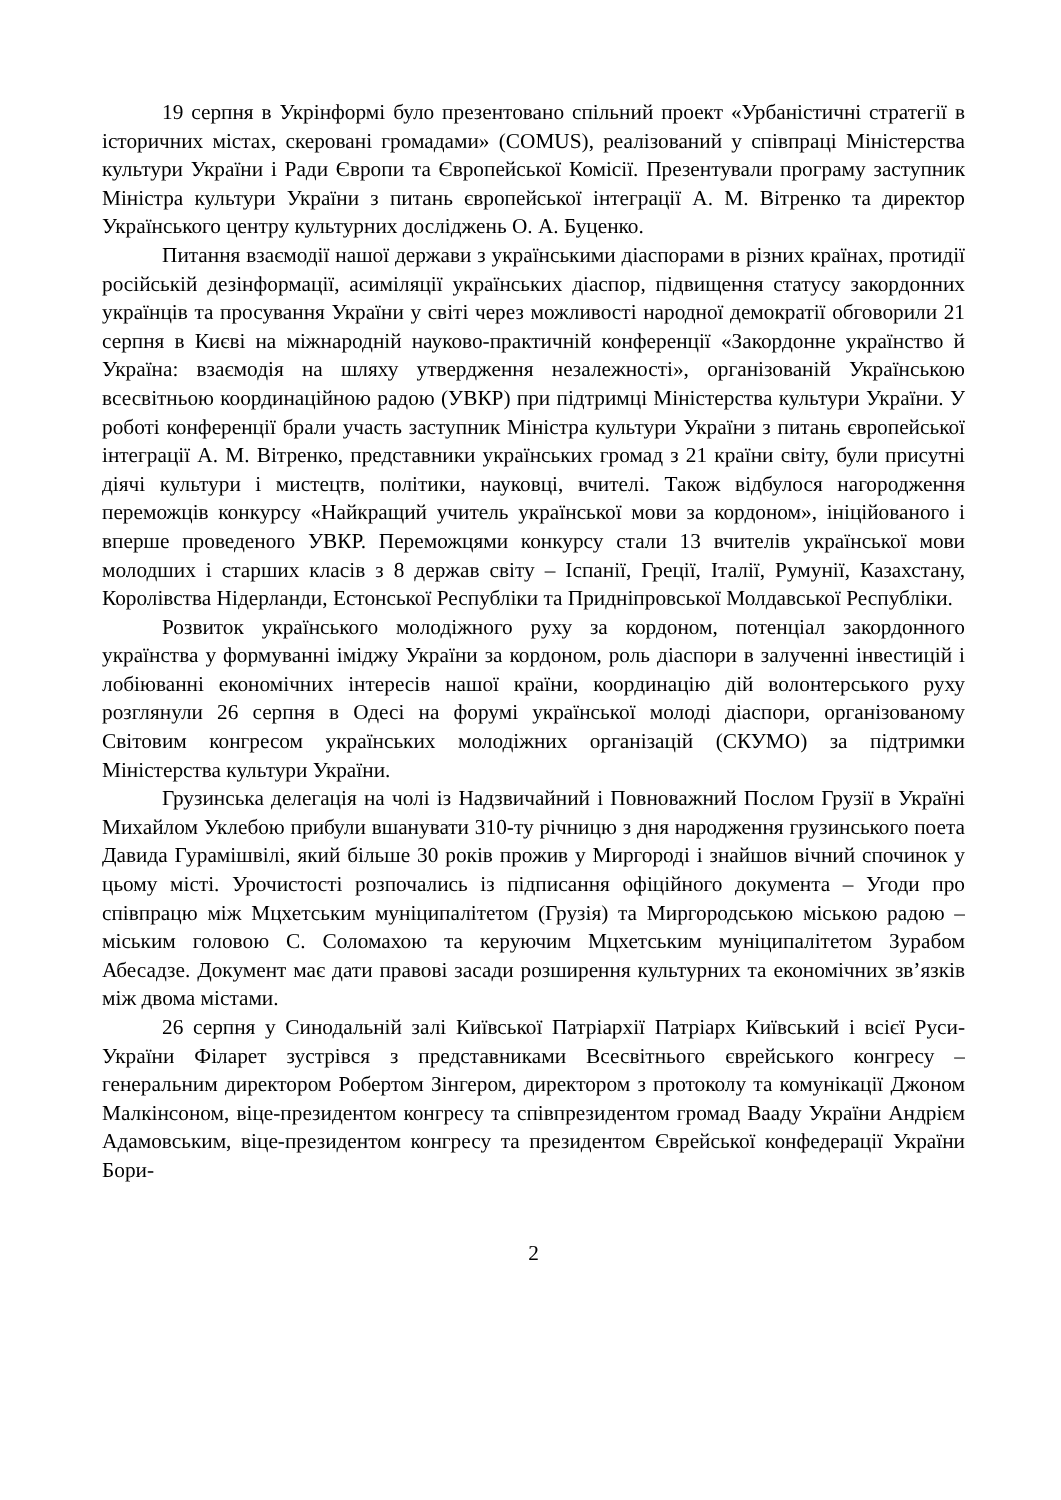19 серпня в Укрінформі було презентовано спільний проект «Урбаністичні стратегії в історичних містах, скеровані громадами» (COMUS), реалізований у співпраці Міністерства культури України і Ради Європи та Європейської Комісії. Презентували програму заступник Міністра культури України з питань європейської інтеграції А. М. Вітренко та директор Українського центру культурних досліджень О. А. Буценко.
Питання взаємодії нашої держави з українськими діаспорами в різних країнах, протидії російській дезінформації, асиміляції українських діаспор, підвищення статусу закордонних українців та просування України у світі через можливості народної демократії обговорили 21 серпня в Києві на міжнародній науково-практичній конференції «Закордонне українство й Україна: взаємодія на шляху утвердження незалежності», організованій Українською всесвітньою координаційною радою (УВКР) при підтримці Міністерства культури України. У роботі конференції брали участь заступник Міністра культури України з питань європейської інтеграції А. М. Вітренко, представники українських громад з 21 країни світу, були присутні діячі культури і мистецтв, політики, науковці, вчителі. Також відбулося нагородження переможців конкурсу «Найкращий учитель української мови за кордоном», ініційованого і вперше проведеного УВКР. Переможцями конкурсу стали 13 вчителів української мови молодших і старших класів з 8 держав світу – Іспанії, Греції, Італії, Румунії, Казахстану, Королівства Нідерланди, Естонської Республіки та Придніпровської Молдавської Республіки.
Розвиток українського молодіжного руху за кордоном, потенціал закордонного українства у формуванні іміджу України за кордоном, роль діаспори в залученні інвестицій і лобіюванні економічних інтересів нашої країни, координацію дій волонтерського руху розглянули 26 серпня в Одесі на форумі української молоді діаспори, організованому Світовим конгресом українських молодіжних організацій (СКУМО) за підтримки Міністерства культури України.
Грузинська делегація на чолі із Надзвичайний і Повноважний Послом Грузії в Україні Михайлом Уклебою прибули вшанувати 310-ту річницю з дня народження грузинського поета Давида Гурамішвілі, який більше 30 років прожив у Миргороді і знайшов вічний спочинок у цьому місті. Урочистості розпочались із підписання офіційного документа – Угоди про співпрацю між Мцхетським муніципалітетом (Грузія) та Миргородською міською радою – міським головою С. Соломахою та керуючим Мцхетським муніципалітетом Зурабом Абесадзе. Документ має дати правові засади розширення культурних та економічних зв’язків між двома містами.
26 серпня у Синодальній залі Київської Патріархії Патріарх Київський і всієї Руси-України Філарет зустрівся з представниками Всесвітнього єврейського конгресу – генеральним директором Робертом Зінгером, директором з протоколу та комунікації Джоном Малкінсоном, віце-президентом конгресу та співпрезидентом громад Вааду України Андрієм Адамовським, віце-президентом конгресу та президентом Єврейської конфедерації України Бори-
2